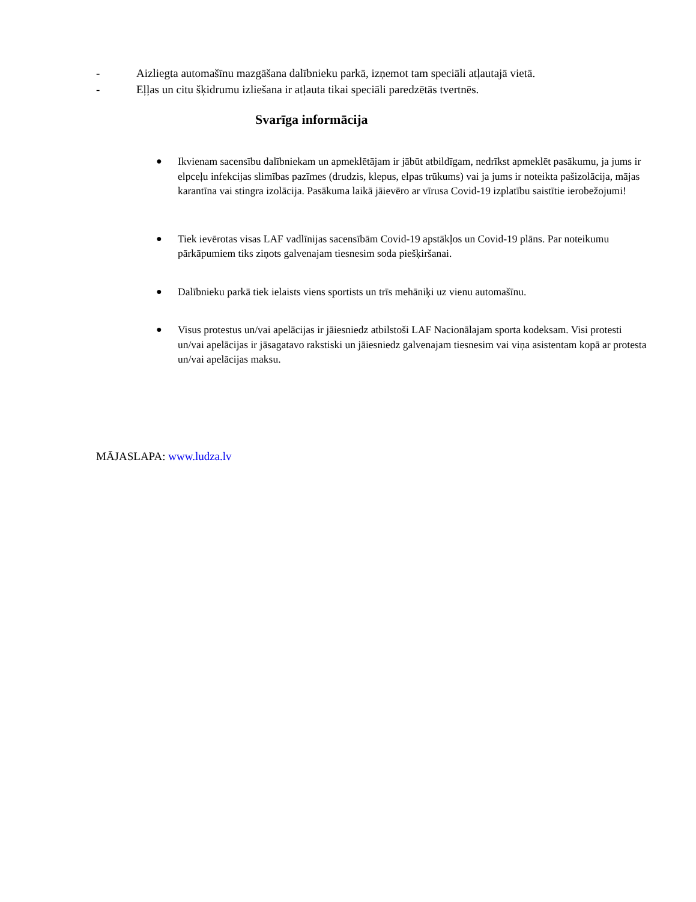- Aizliegta automašīnu mazgāšana dalībnieku parkā, izņemot tam speciāli atļautajā vietā.
- Eļļas un citu šķidrumu izliešana ir atļauta tikai speciāli paredzētās tvertnēs.
Svarīga informācija
● Ikvienam sacensību dalībniekam un apmeklētājam ir jābūt atbildīgam, nedrīkst apmeklēt pasākumu, ja jums ir elpceļu infekcijas slimības pazīmes (drudzis, klepus, elpas trūkums) vai ja jums ir noteikta pašizolācija, mājas karantīna vai stingra izolācija. Pasākuma laikā jāievēro ar vīrusa Covid-19 izplatību saistītie ierobežojumi!
● Tiek ievērotas visas LAF vadlīnijas sacensībām Covid-19 apstākļos un Covid-19 plāns. Par noteikumu pārkāpumiem tiks ziņots galvenajam tiesnesim soda piešķiršanai.
● Dalībnieku parkā tiek ielaists viens sportists un trīs mehāniķi uz vienu automašīnu.
● Visus protestus un/vai apelācijas ir jāiesniedz atbilstoši LAF Nacionālajam sporta kodeksam. Visi protesti un/vai apelācijas ir jāsagatavo rakstiski un jāiesniedz galvenajam tiesnesim vai viņa asistentam kopā ar protesta un/vai apelācijas maksu.
MĀJASLAPA: www.ludza.lv